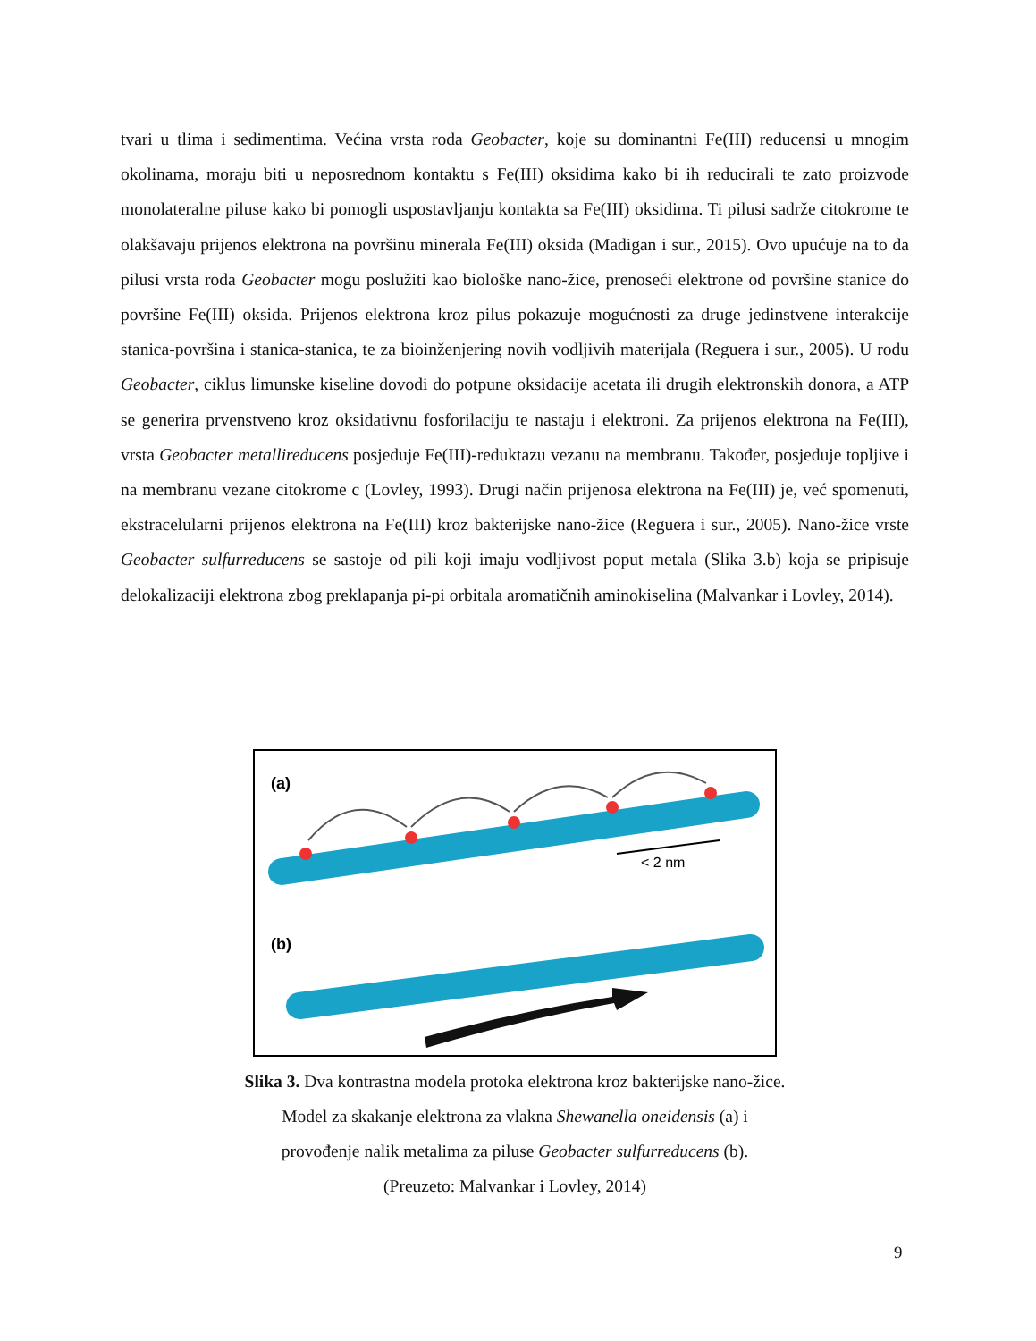tvari u tlima i sedimentima. Većina vrsta roda Geobacter, koje su dominantni Fe(III) reducensi u mnogim okolinama, moraju biti u neposrednom kontaktu s Fe(III) oksidima kako bi ih reducirali te zato proizvode monolateralne piluse kako bi pomogli uspostavljanju kontakta sa Fe(III) oksidima. Ti pilusi sadrže citokrome te olakšavaju prijenos elektrona na površinu minerala Fe(III) oksida (Madigan i sur., 2015). Ovo upućuje na to da pilusi vrsta roda Geobacter mogu poslužiti kao biološke nano-žice, prenoseći elektrone od površine stanice do površine Fe(III) oksida. Prijenos elektrona kroz pilus pokazuje mogućnosti za druge jedinstvene interakcije stanica-površina i stanica-stanica, te za bioinženjering novih vodljivih materijala (Reguera i sur., 2005). U rodu Geobacter, ciklus limunske kiseline dovodi do potpune oksidacije acetata ili drugih elektronskih donora, a ATP se generira prvenstveno kroz oksidativnu fosforilaciju te nastaju i elektroni. Za prijenos elektrona na Fe(III), vrsta Geobacter metallireducens posjeduje Fe(III)-reduktazu vezanu na membranu. Također, posjeduje topljive i na membranu vezane citokrome c (Lovley, 1993). Drugi način prijenosa elektrona na Fe(III) je, već spomenuti, ekstracelularni prijenos elektrona na Fe(III) kroz bakterijske nano-žice (Reguera i sur., 2005). Nano-žice vrste Geobacter sulfurreducens se sastoje od pili koji imaju vodljivost poput metala (Slika 3.b) koja se pripisuje delokalizaciji elektrona zbog preklapanja pi-pi orbitala aromatičnih aminokiselina (Malvankar i Lovley, 2014).
(a)
< 2 nm
(b)
Slika 3. Dva kontrastna modela protoka elektrona kroz bakterijske nano-žice.
Model za skakanje elektrona za vlakna Shewanella oneidensis (a) i
provođenje nalik metalima za piluse Geobacter sulfurreducens (b).
(Preuzeto: Malvankar i Lovley, 2014)
9